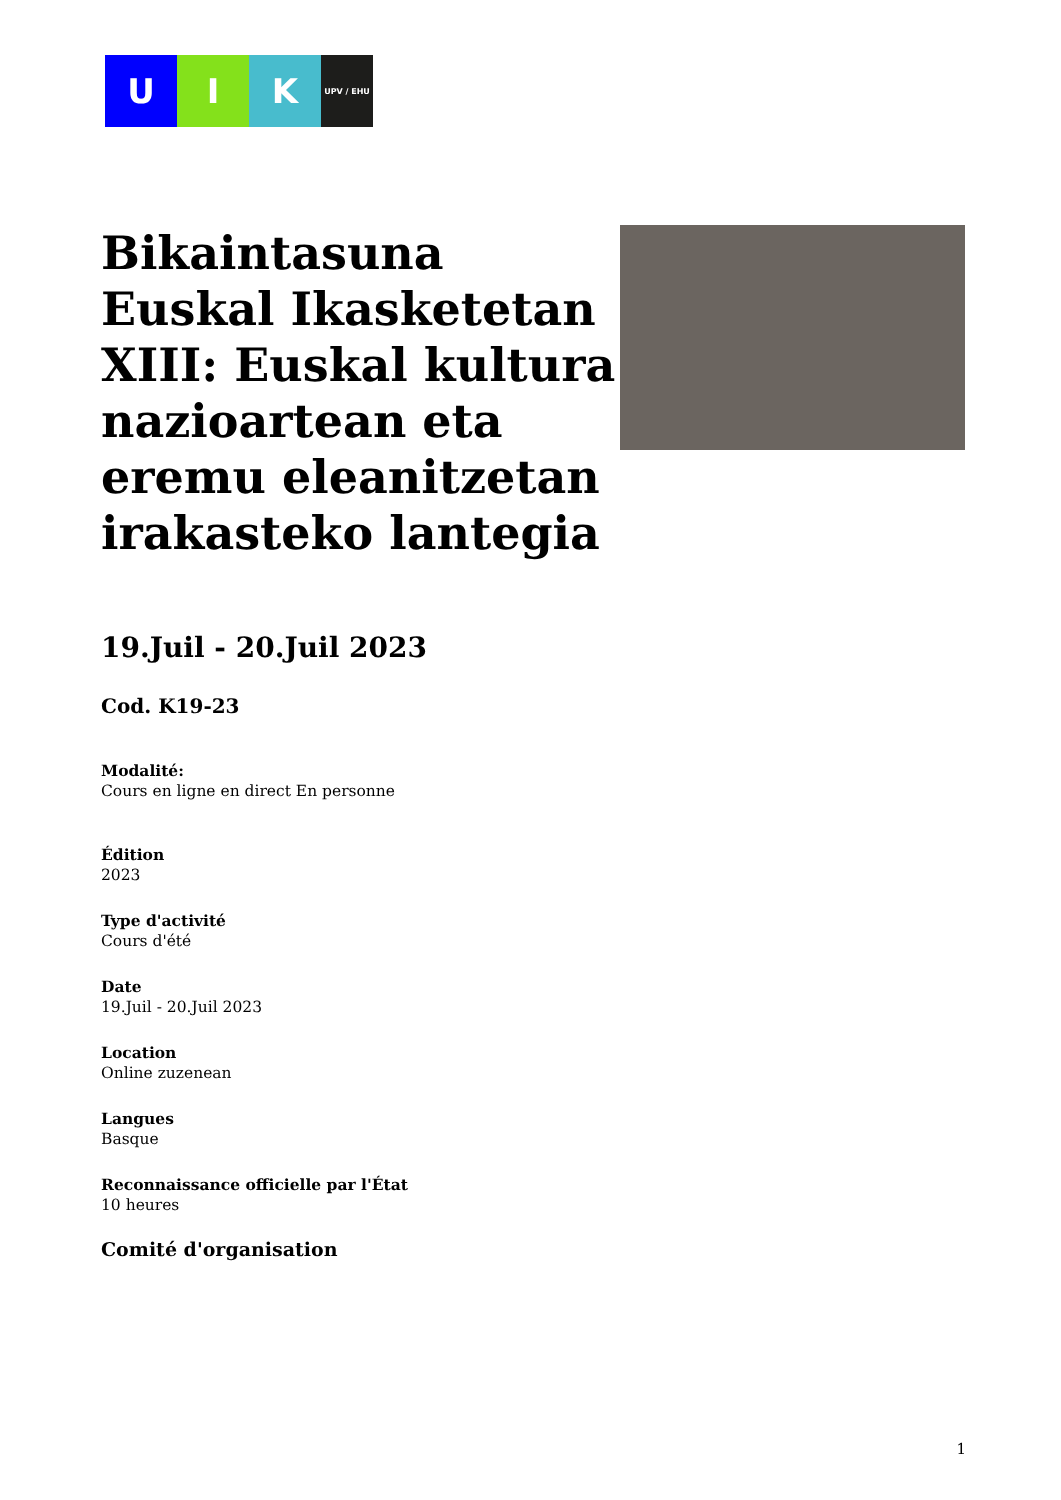U I K
UPV / EHU
Bikaintasuna Euskal Ikasketetan XIII: Euskal kultura nazioartean eta eremu eleanitzetan irakasteko lantegia
19.Juil - 20.Juil 2023
Cod. K19-23
Modalité:
Cours en ligne en direct En personne
Édition
2023
Type d'activité
Cours d'été
Date
19.Juil - 20.Juil 2023
Location
Online zuzenean
Langues
Basque
Reconnaissance officielle par l'État
10 heures
Comité d'organisation
1